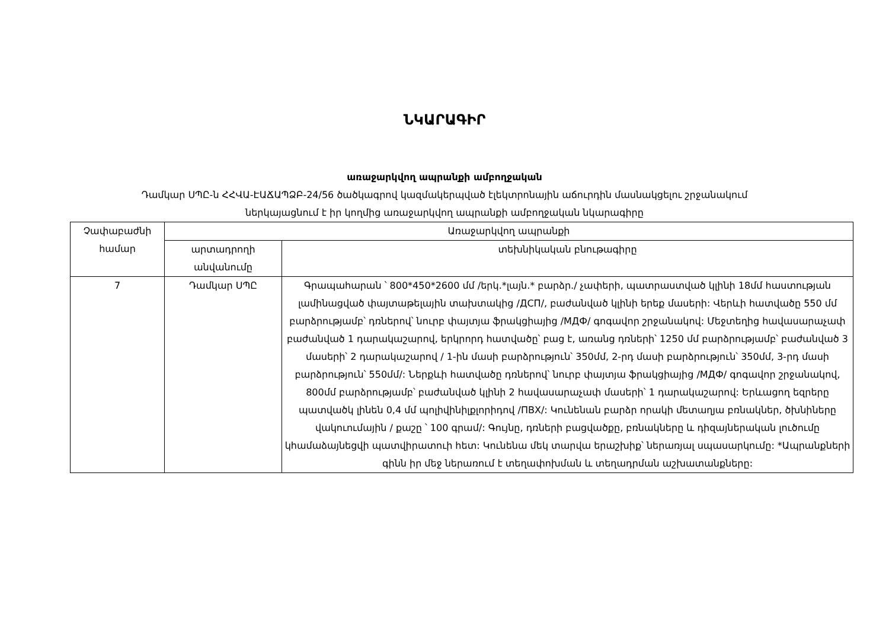ՆԿԱՐԱԳԻՐ
առաջարկվող ապրանքի ամբողջական
Դամկար ՍՊԸ-ն ՀՀՎԱ-ԷԱՃԱՊՁԲ-24/56 ծածկագրով կազմակերպված էլեկտրոնային աճուրդին մասնակցելու շրջանակում
ներկայացնում է իր կողմից առաջարկվող ապրանքի ամբողջական նկարագիրը
| Չափաբաժնի համար | Առաջարկվող ապրանքի | |
| --- | --- | --- |
| | արտադրողի անվանումը | տեխնիկական բնութագիրը |
| 7 | Դամկար ՍՊԸ | Գրապահարան ՝ 800*450*2600 մմ /երկ.*լայն.* բարձր./ չափերի, պատրաստված կլինի 18մմ հաստության լամինացված փայտաթելային տախտակից /ДСП/, բաժանված կլինի երեք մասերի: Վերևի հատվածը 550 մմ բարձրությամբ՝ դռներով՝ նուրբ փայտյա ֆրակցիայից /МДФ/ գոգավոր շրջանակով: Մեջտեղից հավասարաչափ բաժանված 1 դարակաշարով, երկրորդ հատվածը՝ բաց է, առանց դռների՝ 1250 մմ բարձրությամբ՝ բաժանված 3 մասերի՝ 2 դարակաշարով / 1-ին մասի բարձրություն՝ 350մմ, 2-րդ մասի բարձրություն՝ 350մմ, 3-րդ մասի բարձրություն՝ 550մմ/: Ներքևի հատվածը դռներով՝ նուրբ փայտյա ֆրակցիայից /МДФ/ գոգավոր շրջանակով, 800մմ բարձրությամբ՝ բաժանված կլինի 2 հավասարաչափ մասերի՝ 1 դարակաշարով: Երևացող եզրերը պատվածկ լինեն 0,4 մմ պոլիվինիլքլորիդով /ПВХ/: Կունենան բարձր որակի մետաղյա բռնակներ, ծխնիները վակուումային / քաշը ՝ 100 գրամ/: Գույնը, դռների բացվածքը, բռնակները և դիզայներական լուծումը կհամաձայնեցվի պատվիրատուի հետ: Կունենա մեկ տարվա երաշխիք՝ ներառյալ սպասարկումը: *Ապրանքների գինն իր մեջ ներառում է տեղափոխման և տեղադրման աշխատանքները: |